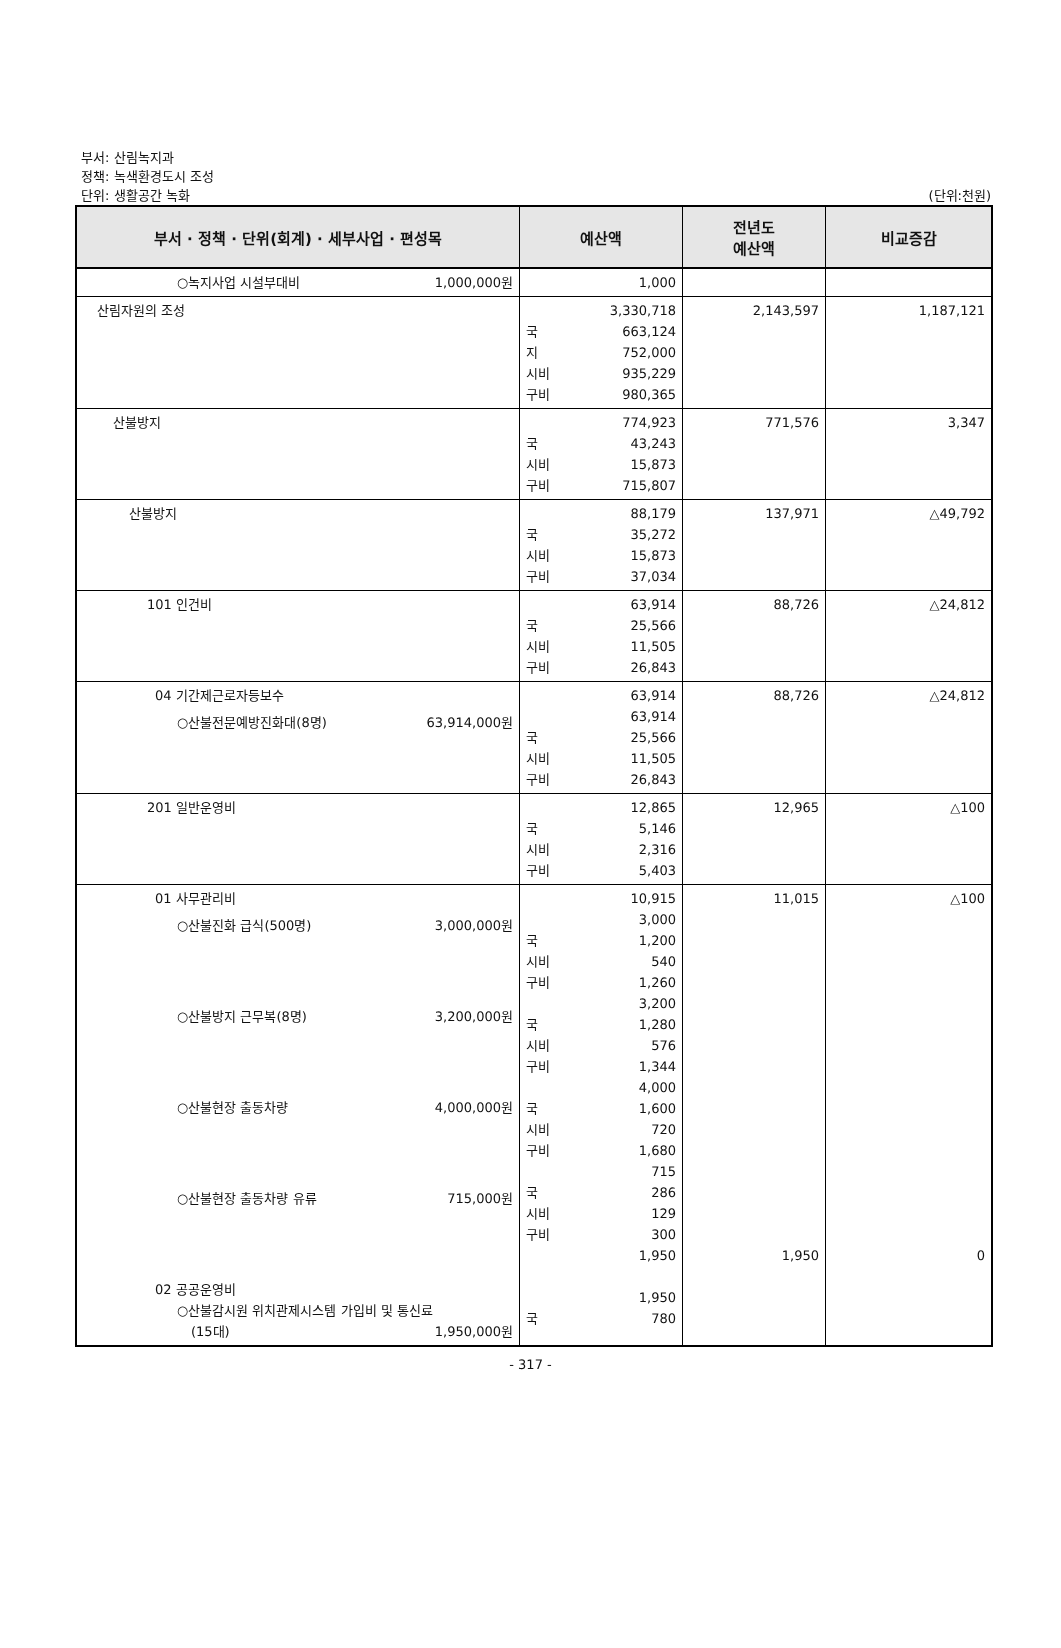부서: 산림녹지과
정책: 녹색환경도시 조성
단위: 생활공간 녹화 (단위:천원)
| 부서 · 정책 · 단위(회계) · 세부사업 · 편성목 | 예산액 | 전년도 예산액 | 비교증감 |
| --- | --- | --- | --- |
| ○녹지사업 시설부대비 1,000,000원 | 1,000 | | |
| 산림자원의 조성 | 3,330,718 국 663,124 지 752,000 시비 935,229 구비 980,365 | 2,143,597 | 1,187,121 |
| 산불방지 | 774,923 국 43,243 시비 15,873 구비 715,807 | 771,576 | 3,347 |
| 산불방지 | 88,179 국 35,272 시비 15,873 구비 37,034 | 137,971 | △49,792 |
| 101 인건비 | 63,914 국 25,566 시비 11,505 구비 26,843 | 88,726 | △24,812 |
| 04 기간제근로자등보수 ○산불전문예방진화대(8명) 63,914,000원 | 63,914 63,914 국 25,566 시비 11,505 구비 26,843 | 88,726 | △24,812 |
| 201 일반운영비 | 12,865 국 5,146 시비 2,316 구비 5,403 | 12,965 | △100 |
| 01 사무관리비 ○산불진화 급식(500명) 3,000,000원 ○산불방지 근무복(8명) 3,200,000원 ○산불현장 출동차량 4,000,000원 ○산불현장 출동차량 유류 715,000원 02 공공운영비 ○산불감시원 위치관제시스템 가입비 및 통신료 (15대) 1,950,000원 | 10,915 3,000 국 1,200 시비 540 구비 1,260 3,200 국 1,280 시비 576 구비 1,344 4,000 국 1,600 시비 720 구비 1,680 715 국 286 시비 129 구비 300 1,950 1,950 국 780 | 11,015 1,950 | △100 0 |
- 317 -